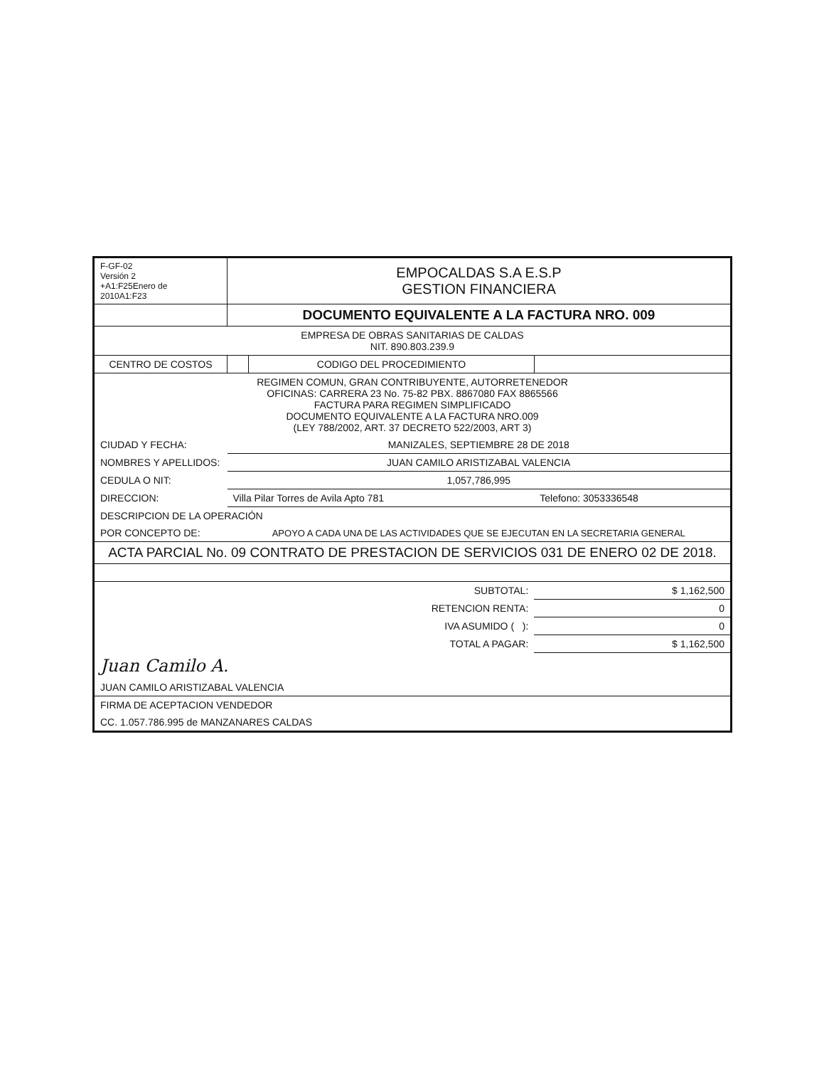| F-GF-02 Versión 2 +A1:F25Enero de 2010A1:F23 | EMPOCALDAS S.A E.S.P GESTION FINANCIERA | | |
| | DOCUMENTO EQUIVALENTE A LA FACTURA NRO. 009 | | |
| EMPRESA DE OBRAS SANITARIAS DE CALDAS NIT. 890.803.239.9 | | | |
| CENTRO DE COSTOS | | CODIGO DEL PROCEDIMIENTO | |
| REGIMEN COMUN, GRAN CONTRIBUYENTE, AUTORRETENEDOR OFICINAS: CARRERA 23 No. 75-82 PBX. 8867080 FAX 8865566 FACTURA PARA REGIMEN SIMPLIFICADO DOCUMENTO EQUIVALENTE A LA FACTURA NRO.009 (LEY 788/2002, ART. 37 DECRETO 522/2003, ART 3) | | | |
| CIUDAD Y FECHA: | MANIZALES, SEPTIEMBRE 28 DE 2018 | | |
| NOMBRES Y APELLIDOS: | JUAN CAMILO ARISTIZABAL VALENCIA | | |
| CEDULA O NIT: | 1,057,786,995 | | |
| DIRECCION: | Villa Pilar Torres de Avila Apto 781 | | Telefono: 3053336548 |
| DESCRIPCION DE LA OPERACIÓN | | | |
| POR CONCEPTO DE: | APOYO A CADA UNA DE LAS ACTIVIDADES QUE SE EJECUTAN EN LA SECRETARIA GENERAL | | |
| ACTA PARCIAL No. 09 CONTRATO DE PRESTACION DE SERVICIOS 031 DE ENERO 02 DE 2018. | | | |
| | SUBTOTAL: | | $ 1,162,500 |
| | RETENCION RENTA: | | 0 |
| | IVA ASUMIDO ( ): | | 0 |
| | TOTAL A PAGAR: | | $ 1,162,500 |
| Juan Camilo A. | | | |
| JUAN CAMILO ARISTIZABAL VALENCIA | | | |
| FIRMA DE ACEPTACION VENDEDOR | | | |
| CC. 1.057.786.995 de MANZANARES CALDAS | | | |